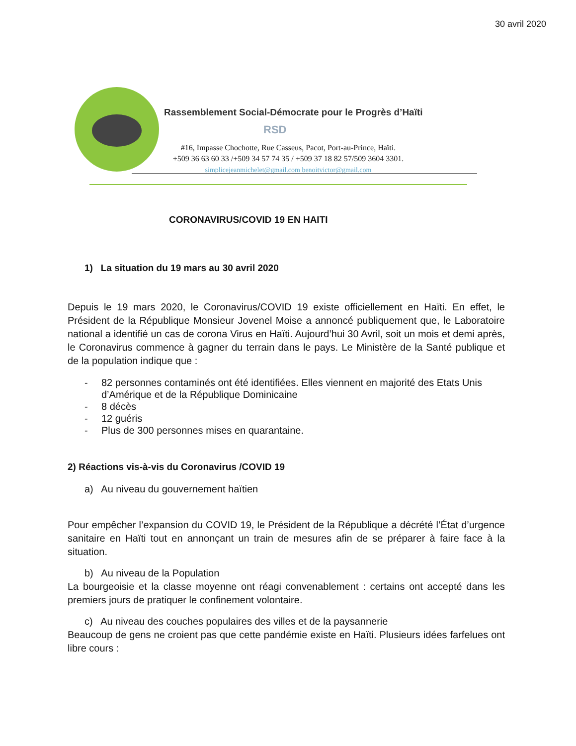30 avril 2020
Rassemblement Social-Démocrate pour le Progrès d’Haïti
RSD
#16, Impasse Chochotte, Rue Casseus, Pacot, Port-au-Prince, Haïti.
+509 36 63 60 33 /+509 34 57 74 35 / +509 37 18 82 57/509 3604 3301.
simplicejeanmichelet@gmail.com benoitvictor@gmail.com
CORONAVIRUS/COVID 19 EN HAITI
1) La situation du 19 mars au 30 avril 2020
Depuis le 19 mars 2020, le Coronavirus/COVID 19 existe officiellement en Haïti. En effet, le Président de la République Monsieur Jovenel Moise a annoncé publiquement que, le Laboratoire national a identifié un cas de corona Virus en Haïti. Aujourd’hui 30 Avril, soit un mois et demi après, le Coronavirus commence à gagner du terrain dans le pays. Le Ministère de la Santé publique et de la population indique que :
- 82 personnes contaminés ont été identifiées. Elles viennent en majorité des Etats Unis d’Amérique et de la République Dominicaine
- 8 décès
- 12 guéris
- Plus de 300 personnes mises en quarantaine.
2) Réactions vis-à-vis du Coronavirus /COVID 19
a) Au niveau du gouvernement haïtien
Pour empêcher l’expansion du COVID 19, le Président de la République a décrété l’État d’urgence sanitaire en Haïti tout en annonçant un train de mesures afin de se préparer à faire face à la situation.
b) Au niveau de la Population
La bourgeoisie et la classe moyenne ont réagi convenablement : certains ont accepté dans les premiers jours de pratiquer le confinement volontaire.
c) Au niveau des couches populaires des villes et de la paysannerie
Beaucoup de gens ne croient pas que cette pandémie existe en Haïti. Plusieurs idées farfelues ont libre cours :